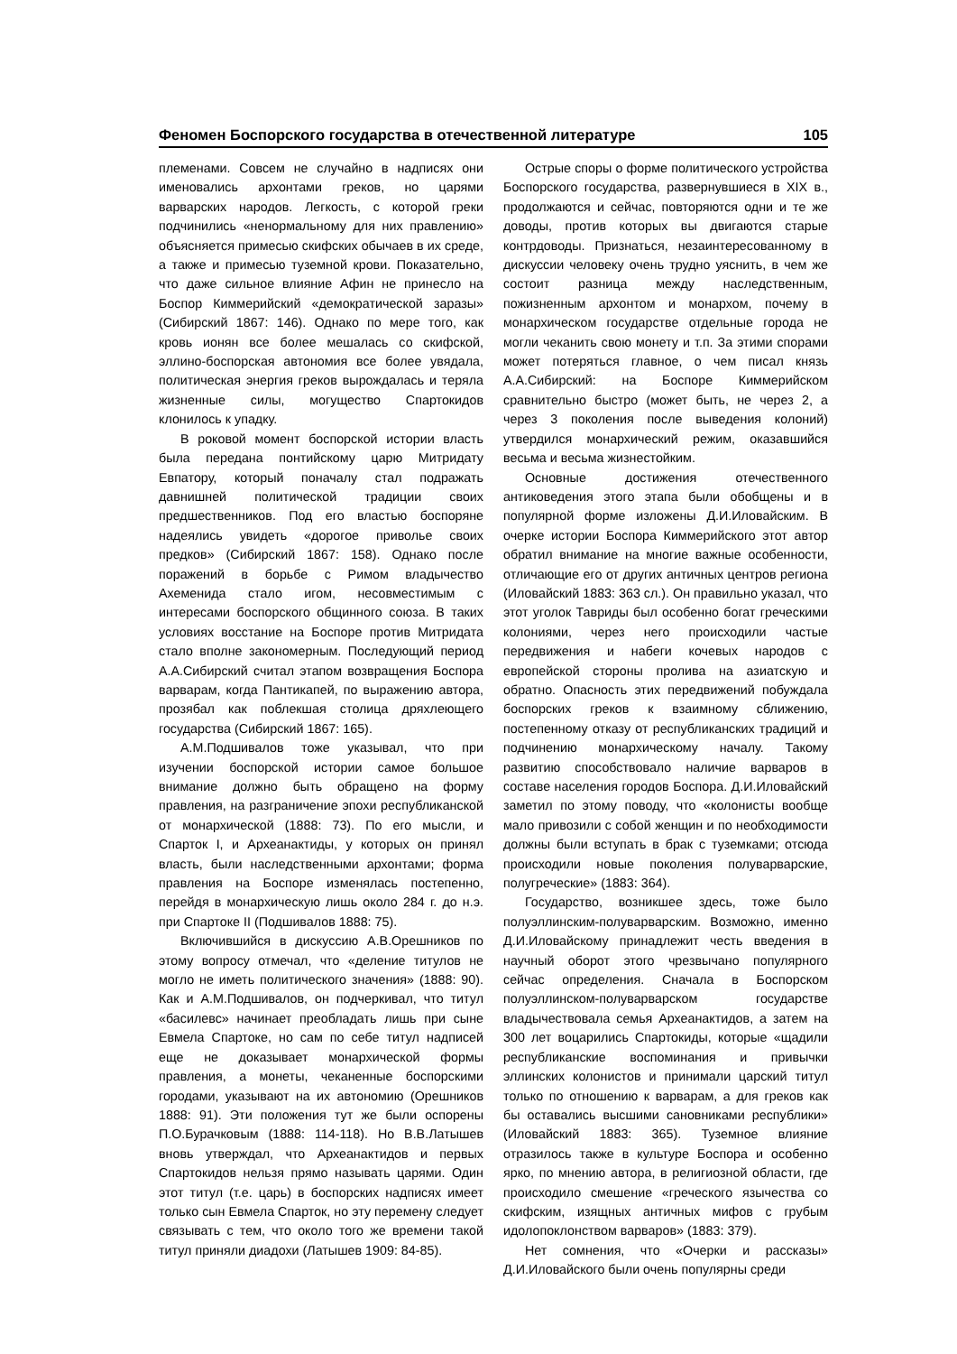Феномен Боспорского государства в отечественной литературе 105
племенами. Совсем не случайно в надписях они именовались архонтами греков, но царями варварских народов. Легкость, с которой греки подчинились «ненормальному для них правлению» объясняется примесью скифских обычаев в их среде, а также и примесью туземной крови. Показательно, что даже сильное влияние Афин не принесло на Боспор Киммерийский «демократической заразы» (Сибирский 1867: 146). Однако по мере того, как кровь ионян все более мешалась со скифской, эллино-боспорская автономия все более увядала, политическая энергия греков вырождалась и теряла жизненные силы, могущество Спартокидов клонилось к упадку.
В роковой момент боспорской истории власть была передана понтийскому царю Митридату Евпатору, который поначалу стал подражать давнишней политической традиции своих предшественников. Под его властью боспоряне надеялись увидеть «дорогое приволье своих предков» (Сибирский 1867: 158). Однако после поражений в борьбе с Римом владычество Ахеменида стало игом, несовместимым с интересами боспорского общинного союза. В таких условиях восстание на Боспоре против Митридата стало вполне закономерным. Последующий период А.А.Сибирский считал этапом возвращения Боспора варварам, когда Пантикапей, по выражению автора, прозябал как поблекшая столица дряхлеющего государства (Сибирский 1867: 165).
А.М.Подшивалов тоже указывал, что при изучении боспорской истории самое большое внимание должно быть обращено на форму правления, на разграничение эпохи республиканской от монархической (1888: 73). По его мысли, и Спарток I, и Археанактиды, у которых он принял власть, были наследственными архонтами; форма правления на Боспоре изменялась постепенно, перейдя в монархическую лишь около 284 г. до н.э. при Спартоке II (Подшивалов 1888: 75).
Включившийся в дискуссию А.В.Орешников по этому вопросу отмечал, что «деление титулов не могло не иметь политического значения» (1888: 90). Как и А.М.Подшивалов, он подчеркивал, что титул «басилевс» начинает преобладать лишь при сыне Евмела Спартоке, но сам по себе титул надписей еще не доказывает монархической формы правления, а монеты, чеканенные боспорскими городами, указывают на их автономию (Орешников 1888: 91). Эти положения тут же были оспорены П.О.Бурачковым (1888: 114-118). Но В.В.Латышев вновь утверждал, что Археанактидов и первых Спартокидов нельзя прямо называть царями. Один этот титул (т.е. царь) в боспорских надписях имеет только сын Евмела Спарток, но эту перемену следует связывать с тем, что около того же времени такой титул приняли диадохи (Латышев 1909: 84-85).
Острые споры о форме политического устройства Боспорского государства, развернувшиеся в XIX в., продолжаются и сейчас, повторяются одни и те же доводы, против которых вы двигаются старые контрдоводы. Признаться, незаинтересованному в дискуссии человеку очень трудно уяснить, в чем же состоит разница между наследственным, пожизненным архонтом и монархом, почему в монархическом государстве отдельные города не могли чеканить свою монету и т.п. За этими спорами может потеряться главное, о чем писал князь А.А.Сибирский: на Боспоре Киммерийском сравнительно быстро (может быть, не через 2, а через 3 поколения после выведения колоний) утвердился монархический режим, оказавшийся весьма и весьма жизнестойким.
Основные достижения отечественного антиковедения этого этапа были обобщены и в популярной форме изложены Д.И.Иловайским. В очерке истории Боспора Киммерийского этот автор обратил внимание на многие важные особенности, отличающие его от других античных центров региона (Иловайский 1883: 363 сл.). Он правильно указал, что этот уголок Тавриды был особенно богат греческими колониями, через него происходили частые передвижения и набеги кочевых народов с европейской стороны пролива на азиатскую и обратно. Опасность этих передвижений побуждала боспорских греков к взаимному сближению, постепенному отказу от республиканских традиций и подчинению монархическому началу. Такому развитию способствовало наличие варваров в составе населения городов Боспора. Д.И.Иловайский заметил по этому поводу, что «колонисты вообще мало привозили с собой женщин и по необходимости должны были вступать в брак с туземками; отсюда происходили новые поколения полуварварские, полугреческие» (1883: 364).
Государство, возникшее здесь, тоже было полуэллинским-полуварварским. Возможно, именно Д.И.Иловайскому принадлежит честь введения в научный оборот этого чрезвычано популярного сейчас определения. Сначала в Боспорском полуэллинском-полуварварском государстве владычествовала семья Археанактидов, а затем на 300 лет воцарились Спартокиды, которые «щадили республиканские воспоминания и привычки эллинских колонистов и принимали царский титул только по отношению к варварам, а для греков как бы оставались высшими сановниками республики» (Иловайский 1883: 365). Туземное влияние отразилось также в культуре Боспора и особенно ярко, по мнению автора, в религиозной области, где происходило смешение «греческого язычества со скифским, изящных античных мифов с грубым идолопоклонством варваров» (1883: 379).
Нет сомнения, что «Очерки и рассказы» Д.И.Иловайского были очень популярны среди